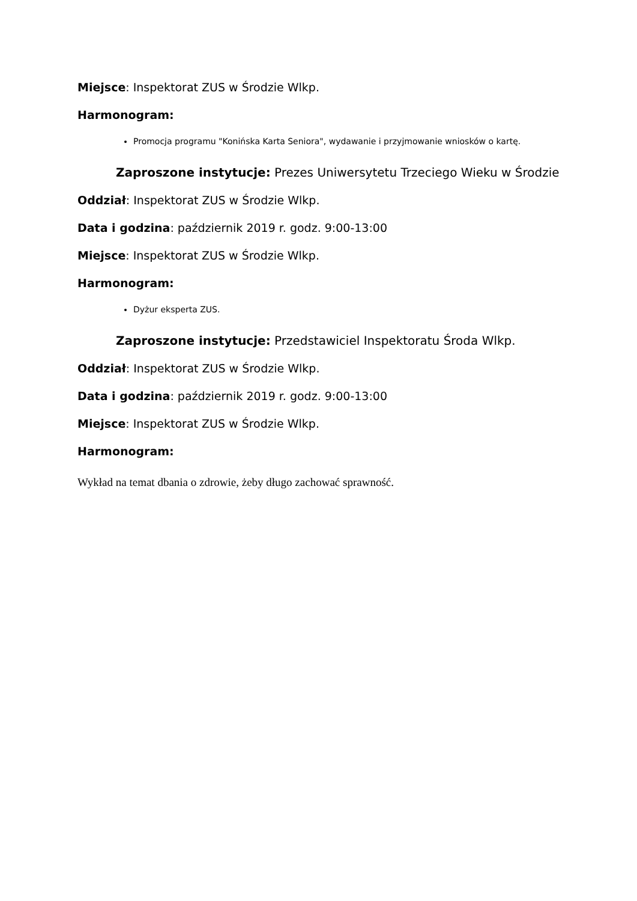Miejsce: Inspektorat ZUS w Środzie Wlkp.
Harmonogram:
Promocja programu "Konińska Karta Seniora", wydawanie i przyjmowanie wniosków o kartę.
Zaproszone instytucje: Prezes Uniwersytetu Trzeciego Wieku w Środzie
Oddział: Inspektorat ZUS w Środzie Wlkp.
Data i godzina: październik 2019 r. godz. 9:00-13:00
Miejsce: Inspektorat ZUS w Środzie Wlkp.
Harmonogram:
Dyżur eksperta ZUS.
Zaproszone instytucje: Przedstawiciel Inspektoratu Środa Wlkp.
Oddział: Inspektorat ZUS w Środzie Wlkp.
Data i godzina: październik 2019 r. godz. 9:00-13:00
Miejsce: Inspektorat ZUS w Środzie Wlkp.
Harmonogram:
Wykład na temat dbania o zdrowie, żeby długo zachować sprawność.